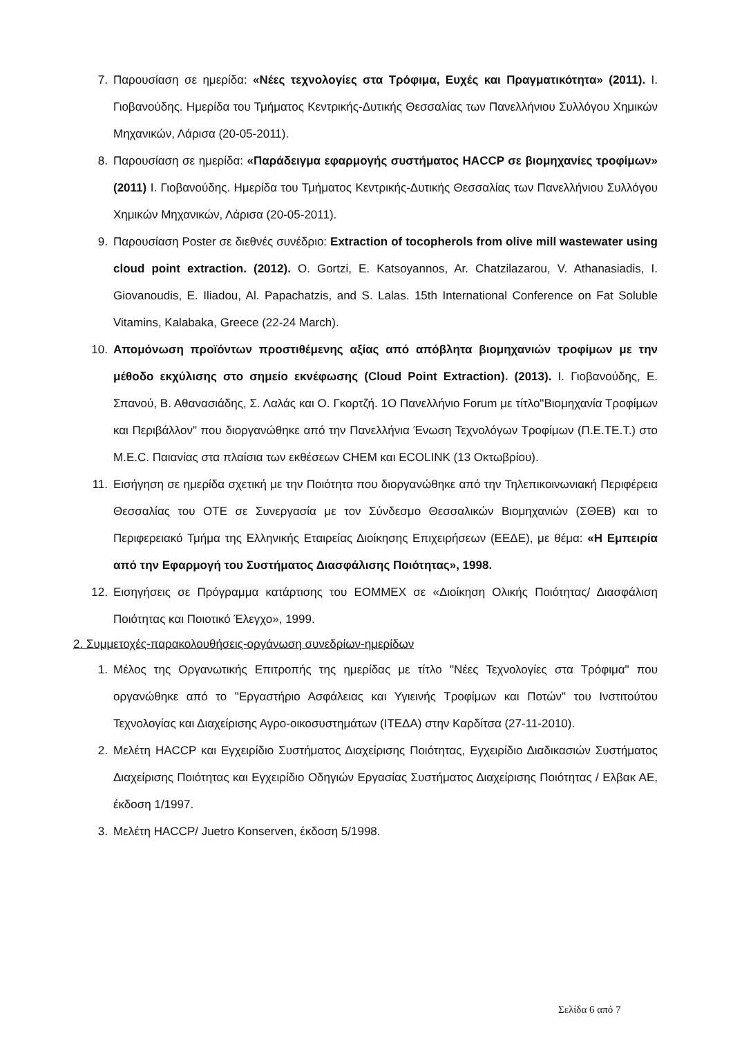7. Παρουσίαση σε ημερίδα: «Νέες τεχνολογίες στα Τρόφιμα, Ευχές και Πραγματικότητα» (2011). Ι. Γιοβανούδης. Ημερίδα του Τμήματος Κεντρικής-Δυτικής Θεσσαλίας των Πανελλήνιου Συλλόγου Χημικών Μηχανικών, Λάρισα (20-05-2011).
8. Παρουσίαση σε ημερίδα: «Παράδειγμα εφαρμογής συστήματος HACCP σε βιομηχανίες τροφίμων» (2011) Ι. Γιοβανούδης. Ημερίδα του Τμήματος Κεντρικής-Δυτικής Θεσσαλίας των Πανελλήνιου Συλλόγου Χημικών Μηχανικών, Λάρισα (20-05-2011).
9. Παρουσίαση Poster σε διεθνές συνέδριο: Extraction of tocopherols from olive mill wastewater using cloud point extraction. (2012). O. Gortzi, E. Katsoyannos, Ar. Chatzilazarou, V. Athanasiadis, I. Giovanoudis, E. Iliadou, Al. Papachatzis, and S. Lalas. 15th International Conference on Fat Soluble Vitamins, Kalabaka, Greece (22-24 March).
10. Απομόνωση προϊόντων προστιθέμενης αξίας από απόβλητα βιομηχανιών τροφίμων με την μέθοδο εκχύλισης στο σημείο εκνέφωσης (Cloud Point Extraction). (2013). Ι. Γιοβανούδης, Ε. Σπανού, Β. Αθανασιάδης, Σ. Λαλάς και Ο. Γκορτζή. 1Ο Πανελλήνιο Forum με τίτλο"Βιομηχανία Τροφίμων και Περιβάλλον" που διοργανώθηκε από την Πανελλήνια Ένωση Τεχνολόγων Τροφίμων (Π.Ε.ΤΕ.Τ.) στο M.E.C. Παιανίας στα πλαίσια των εκθέσεων CHEM και ECOLINK (13 Οκτωβρίου).
11. Εισήγηση σε ημερίδα σχετική με την Ποιότητα που διοργανώθηκε από την Τηλεπικοινωνιακή Περιφέρεια Θεσσαλίας του ΟΤΕ σε Συνεργασία με τον Σύνδεσμο Θεσσαλικών Βιομηχανιών (ΣΘΕΒ) και το Περιφερειακό Τμήμα της Ελληνικής Εταιρείας Διοίκησης Επιχειρήσεων (ΕΕΔΕ), με θέμα: «Η Εμπειρία από την Εφαρμογή του Συστήματος Διασφάλισης Ποιότητας», 1998.
12. Εισηγήσεις σε Πρόγραμμα κατάρτισης του ΕΟΜΜΕΧ σε «Διοίκηση Ολικής Ποιότητας/ Διασφάλιση Ποιότητας και Ποιοτικό Έλεγχο», 1999.
2. Συμμετοχές-παρακολουθήσεις-οργάνωση συνεδρίων-ημερίδων
1. Μέλος της Οργανωτικής Επιτροπής της ημερίδας με τίτλο "Νέες Τεχνολογίες στα Τρόφιμα" που οργανώθηκε από το "Εργαστήριο Ασφάλειας και Υγιεινής Τροφίμων και Ποτών" του Ινστιτούτου Τεχνολογίας και Διαχείρισης Αγρο-οικοσυστημάτων (ΙΤΕΔΑ) στην Καρδίτσα (27-11-2010).
2. Μελέτη HACCP και Εγχειρίδιο Συστήματος Διαχείρισης Ποιότητας, Εγχειρίδιο Διαδικασιών Συστήματος Διαχείρισης Ποιότητας και Εγχειρίδιο Οδηγιών Εργασίας Συστήματος Διαχείρισης Ποιότητας / Ελβακ ΑΕ, έκδοση 1/1997.
3. Μελέτη HACCP/ Juetro Konserven, έκδοση 5/1998.
Σελίδα 6 από 7